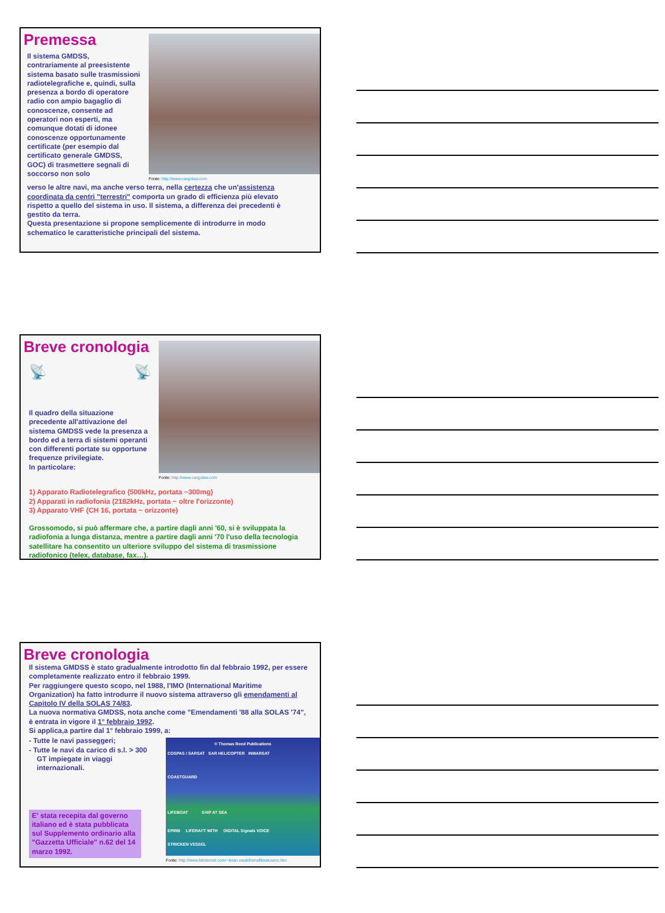Premessa
Il sistema GMDSS, contrariamente al preesistente sistema basato sulle trasmissioni radiotelegrafiche e, quindi, sulla presenza a bordo di operatore radio con ampio bagaglio di conoscenze, consente ad operatori non esperti, ma comunque dotati di idonee conoscenze opportunamente certificate (per esempio dal certificato generale GMDSS, GOC) di trasmettere segnali di soccorso non solo
Fonte: http://www.cargolaw.com
verso le altre navi, ma anche verso terra, nella certezza che un'assistenza coordinata da centri "terrestri" comporta un grado di efficienza più elevato rispetto a quello del sistema in uso. Il sistema, a differenza dei precedenti è gestito da terra.
Questa presentazione si propone semplicemente di introdurre in modo schematico le caratteristiche principali del sistema.
Breve cronologia
📡 📡
Il quadro della situazione precedente all'attivazione del sistema GMDSS vede la presenza a bordo ed a terra di sistemi operanti con differenti portate su opportune frequenze privilegiate.
In particolare:
Fonte: http://www.cargolaw.com
1) Apparato Radiotelegrafico (500kHz, portata ~300mg)
2) Apparati in radiofonia (2182kHz, portata ~ oltre l'orizzonte)
3) Apparato VHF (CH 16, portata ~ orizzonte)
Grossomodo, si può affermare che, a partire dagli anni '60, si è sviluppata la radiofonia a lunga distanza, mentre a partire dagli anni '70 l'uso della tecnologia satellitare ha consentito un ulteriore sviluppo del sistema di trasmissione radiofonico (telex, database, fax…).
Breve cronologia
Il sistema GMDSS è stato gradualmente introdotto fin dal febbraio 1992, per essere completamente realizzato entro il febbraio 1999.
Per raggiungere questo scopo, nel 1988, l'IMO (International Maritime Organization) ha fatto introdurre il nuovo sistema attraverso gli emendamenti al Capitolo IV della SOLAS 74/83.
La nuova normativa GMDSS, nota anche come "Emendamenti '88 alla SOLAS '74", è entrata in vigore il 1° febbraio 1992.
Si applica,a partire dal 1° febbraio 1999, a:
- Tutte le navi passeggeri;
- Tutte le navi da carico di s.l. > 300
GT impiegate in viaggi
internazionali.
E' stata recepita dal governo italiano ed è stata pubblicata sul Supplemento ordinario alla "Gazzetta Ufficiale" n.62 del 14 marzo 1992.
© Thomas Reed Publications
COSPAS / SARSAT SAR HELICOPTER INMARSAT
COASTGUARD
LIFEBOAT SHIP AT SEA
EPIRB LIFERAFT WITH DIGITAL Signals VOICE
STRICKEN VESSEL
Fonte: http://www.btinternet.com/~brian.ewald/smallboatusers.htm